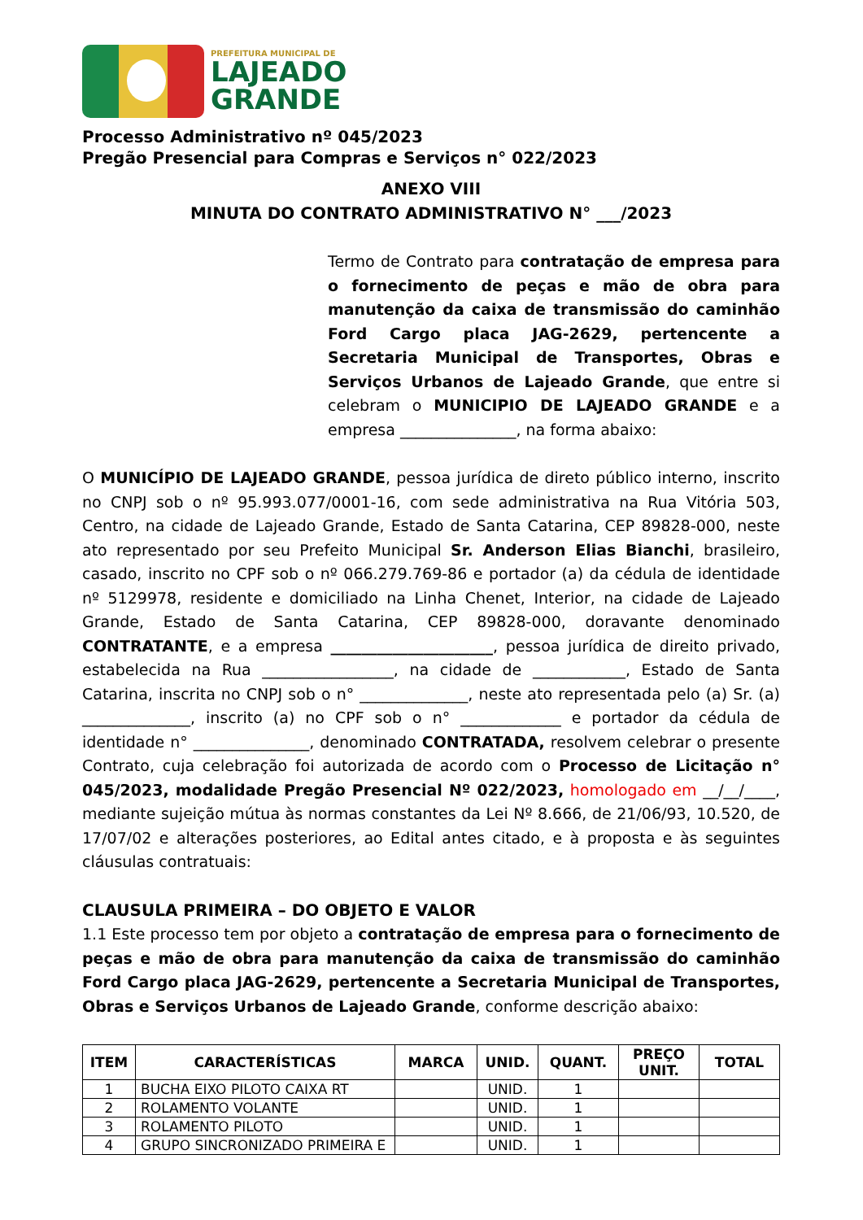PREFEITURA MUNICIPAL DE
LAJEADO
GRANDE
Processo Administrativo nº 045/2023
Pregão Presencial para Compras e Serviços n° 022/2023
ANEXO VIII
MINUTA DO CONTRATO ADMINISTRATIVO N° ___/2023
Termo de Contrato para contratação de empresa para o fornecimento de peças e mão de obra para manutenção da caixa de transmissão do caminhão Ford Cargo placa JAG-2629, pertencente a Secretaria Municipal de Transportes, Obras e Serviços Urbanos de Lajeado Grande, que entre si celebram o MUNICIPIO DE LAJEADO GRANDE e a empresa _______________, na forma abaixo:
O MUNICÍPIO DE LAJEADO GRANDE, pessoa jurídica de direto público interno, inscrito no CNPJ sob o nº 95.993.077/0001-16, com sede administrativa na Rua Vitória 503, Centro, na cidade de Lajeado Grande, Estado de Santa Catarina, CEP 89828-000, neste ato representado por seu Prefeito Municipal Sr. Anderson Elias Bianchi, brasileiro, casado, inscrito no CPF sob o nº 066.279.769-86 e portador (a) da cédula de identidade nº 5129978, residente e domiciliado na Linha Chenet, Interior, na cidade de Lajeado Grande, Estado de Santa Catarina, CEP 89828-000, doravante denominado CONTRATANTE, e a empresa _____________________, pessoa jurídica de direito privado, estabelecida na Rua _________________, na cidade de ____________, Estado de Santa Catarina, inscrita no CNPJ sob o n° ______________, neste ato representada pelo (a) Sr. (a) ______________, inscrito (a) no CPF sob o n° _____________ e portador da cédula de identidade n° _______________, denominado CONTRATADA, resolvem celebrar o presente Contrato, cuja celebração foi autorizada de acordo com o Processo de Licitação n° 045/2023, modalidade Pregão Presencial Nº 022/2023, homologado em __/__/____, mediante sujeição mútua às normas constantes da Lei Nº 8.666, de 21/06/93, 10.520, de 17/07/02 e alterações posteriores, ao Edital antes citado, e à proposta e às seguintes cláusulas contratuais:
CLAUSULA PRIMEIRA – DO OBJETO E VALOR
1.1 Este processo tem por objeto a contratação de empresa para o fornecimento de peças e mão de obra para manutenção da caixa de transmissão do caminhão Ford Cargo placa JAG-2629, pertencente a Secretaria Municipal de Transportes, Obras e Serviços Urbanos de Lajeado Grande, conforme descrição abaixo:
| ITEM | CARACTERÍSTICAS | MARCA | UNID. | QUANT. | PREÇO UNIT. | TOTAL |
| --- | --- | --- | --- | --- | --- | --- |
| 1 | BUCHA EIXO PILOTO CAIXA RT | | UNID. | 1 | | |
| 2 | ROLAMENTO VOLANTE | | UNID. | 1 | | |
| 3 | ROLAMENTO PILOTO | | UNID. | 1 | | |
| 4 | GRUPO SINCRONIZADO PRIMEIRA E | | UNID. | 1 | | |